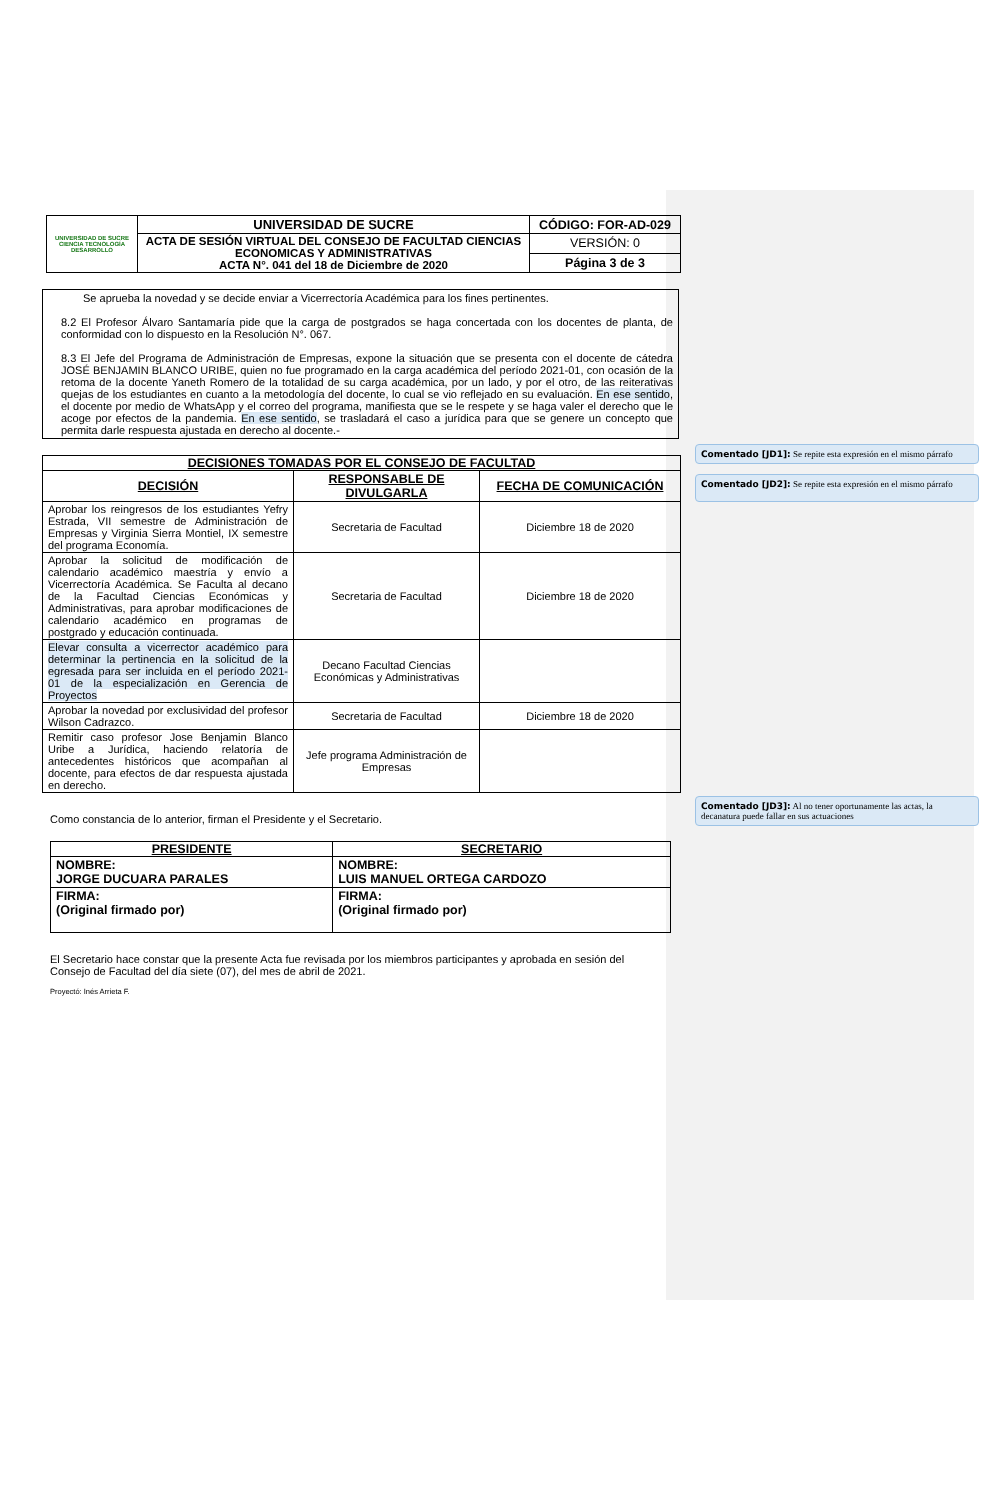| UNIVERSIDAD DE SUCRE CIENCIA TECNOLOGÍA DESARROLLO | UNIVERSIDAD DE SUCRE | CÓDIGO: FOR-AD-029 |
| | ACTA DE SESIÓN VIRTUAL DEL CONSEJO DE FACULTAD CIENCIAS ECONOMICAS Y ADMINISTRATIVAS ACTA N°. 041 del 18 de Diciembre de 2020 | VERSIÓN: 0 |
| | | Página 3 de 3 |
Se aprueba la novedad y se decide enviar a Vicerrectoría Académica para los fines pertinentes.
8.2 El Profesor Álvaro Santamaría pide que la carga de postgrados se haga concertada con los docentes de planta, de conformidad con lo dispuesto en la Resolución N°. 067.
8.3 El Jefe del Programa de Administración de Empresas, expone la situación que se presenta con el docente de cátedra JOSÉ BENJAMIN BLANCO URIBE, quien no fue programado en la carga académica del período 2021-01, con ocasión de la retoma de la docente Yaneth Romero de la totalidad de su carga académica, por un lado, y por el otro, de las reiterativas quejas de los estudiantes en cuanto a la metodología del docente, lo cual se vio reflejado en su evaluación. En ese sentido, el docente por medio de WhatsApp y el correo del programa, manifiesta que se le respete y se haga valer el derecho que le acoge por efectos de la pandemia. En ese sentido, se trasladará el caso a jurídica para que se genere un concepto que permita darle respuesta ajustada en derecho al docente.-
| DECISIONES TOMADAS POR EL CONSEJO DE FACULTAD | | |
| --- | --- | --- |
| DECISIÓN | RESPONSABLE DE DIVULGARLA | FECHA DE COMUNICACIÓN |
| Aprobar los reingresos de los estudiantes Yefry Estrada, VII semestre de Administración de Empresas y Virginia Sierra Montiel, IX semestre del programa Economía. | Secretaria de Facultad | Diciembre 18 de 2020 |
| Aprobar la solicitud de modificación de calendario académico maestría y envío a Vicerrectoría Académica. Se Faculta al decano de la Facultad Ciencias Económicas y Administrativas, para aprobar modificaciones de calendario académico en programas de postgrado y educación continuada. | Secretaria de Facultad | Diciembre 18 de 2020 |
| Elevar consulta a vicerrector académico para determinar la pertinencia en la solicitud de la egresada para ser incluida en el período 2021-01 de la especialización en Gerencia de Proyectos | Decano Facultad Ciencias Económicas y Administrativas | |
| Aprobar la novedad por exclusividad del profesor Wilson Cadrazco. | Secretaria de Facultad | Diciembre 18 de 2020 |
| Remitir caso profesor Jose Benjamin Blanco Uribe a Jurídica, haciendo relatoría de antecedentes históricos que acompañan al docente, para efectos de dar respuesta ajustada en derecho. | Jefe programa Administración de Empresas | |
Como constancia de lo anterior, firman el Presidente y el Secretario.
| PRESIDENTE | SECRETARIO |
| NOMBRE: JORGE DUCUARA PARALES | NOMBRE: LUIS MANUEL ORTEGA CARDOZO |
| FIRMA: (Original firmado por) | FIRMA: (Original firmado por) |
El Secretario hace constar que la presente Acta fue revisada por los miembros participantes y aprobada en sesión del Consejo de Facultad del día siete (07), del mes de abril de 2021.
Proyectó: Inés Arrieta F.
Comentado [JD1]: Se repite esta expresión en el mismo párrafo
Comentado [JD2]: Se repite esta expresión en el mismo párrafo
Comentado [JD3]: Al no tener oportunamente las actas, la decanatura puede fallar en sus actuaciones